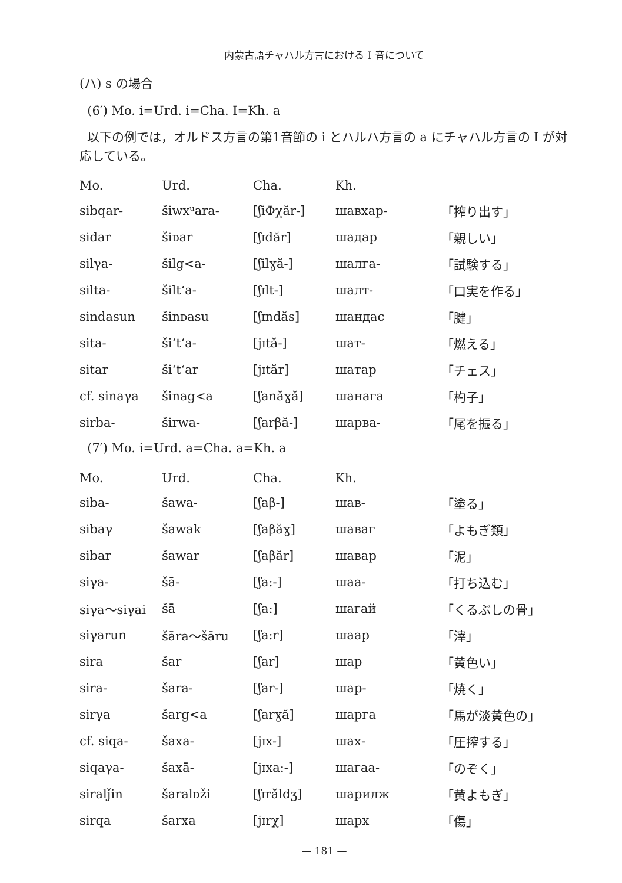内蒙古語チャハル方言における I 音について
(ハ) s の場合
(6′) Mo. i=Urd. i=Cha. I=Kh. a
以下の例では，オルドス方言の第1音節の i とハルハ方言の a にチャハル方言の I が対応している。
| Mo. | Urd. | Cha. | Kh. | |
| --- | --- | --- | --- | --- |
| sibqar- | šiwxᵘara- | [ʃiΦχăr-] | шавхар- | 「搾り出す」 |
| sidar | šiᴅar | [ʃɪdăr] | шадар | 「親しい」 |
| silγa- | šilg<a- | [ʃilɣă-] | шалга- | 「試験する」 |
| silta- | šilt‘a- | [ʃɪlt-] | шалт- | 「口実を作る」 |
| sindasun | šinᴅasu | [ʃɪndăs] | шандас | 「腱」 |
| sita- | ši‘t‘a- | [jɪtă-] | шат- | 「燃える」 |
| sitar | ši‘t‘ar | [jɪtăr] | шатар | 「チェス」 |
| cf. sinaγa | šinag<a | [ʃanăɣă] | шанага | 「杓子」 |
| sirba- | širwa- | [ʃarβă-] | шарва- | 「尾を振る」 |
(7′) Mo. i=Urd. a=Cha. a=Kh. a
| Mo. | Urd. | Cha. | Kh. | |
| --- | --- | --- | --- | --- |
| siba- | šawa- | [ʃaβ-] | шав- | 「塗る」 |
| sibaγ | šawak | [ʃaβăɣ] | шаваг | 「よもぎ類」 |
| sibar | šawar | [ʃaβăr] | шавар | 「泥」 |
| siγa- | šā- | [ʃa:-] | шаа- | 「打ち込む」 |
| siγa～siγai | šā | [ʃa:] | шагай | 「くるぶしの骨」 |
| siγarun | šāra～šāru | [ʃa:r] | шаар | 「滓」 |
| sira | šar | [ʃar] | шар | 「黄色い」 |
| sira- | šara- | [ʃar-] | шар- | 「焼く」 |
| sirγa | šarg<a | [ʃarɣă] | шарга | 「馬が淡黄色の」 |
| cf. siqa- | šaxa- | [jɪx-] | шах- | 「圧搾する」 |
| siqaγa- | šaxā- | [jɪxa:-] | шагаа- | 「のぞく」 |
| siralǰin | šaralᴅži | [ʃɪrăldʒ] | шарилж | 「黄よもぎ」 |
| sirqa | šarxa | [jɪrχ] | шарх | 「傷」 |
— 181 —